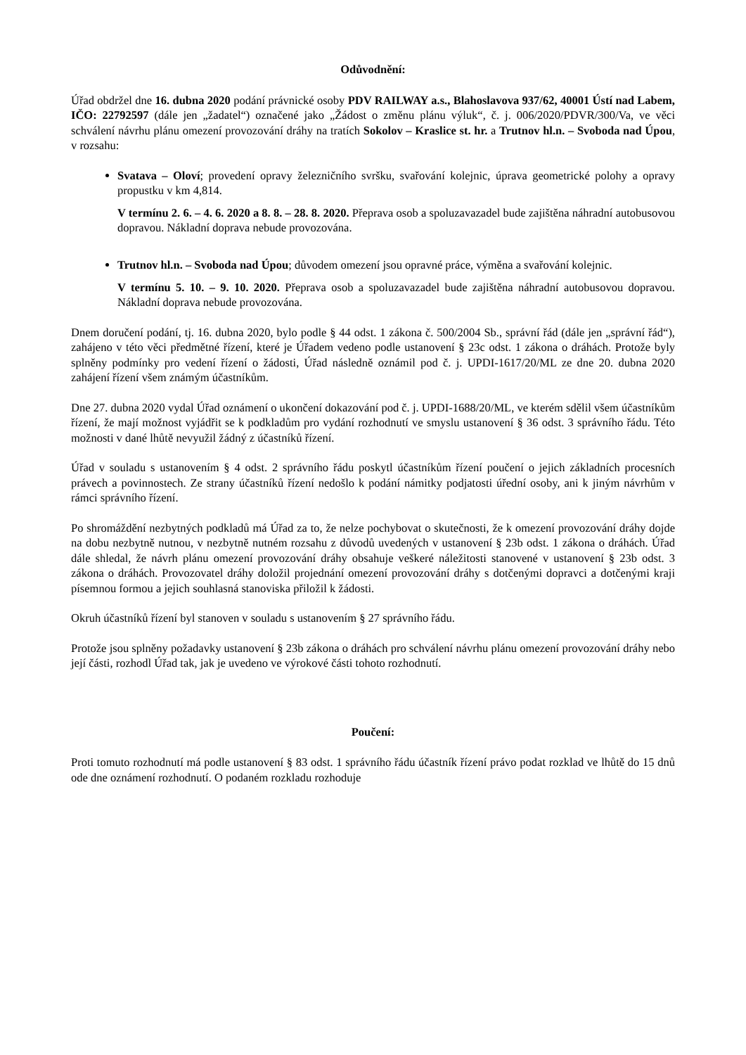Odůvodnění:
Úřad obdržel dne 16. dubna 2020 podání právnické osoby PDV RAILWAY a.s., Blahoslavova 937/62, 40001 Ústí nad Labem, IČO: 22792597 (dále jen „žadatel“) označené jako „Žádost o změnu plánu výluk“, č. j. 006/2020/PDVR/300/Va, ve věci schválení návrhu plánu omezení provozování dráhy na tratích Sokolov – Kraslice st. hr. a Trutnov hl.n. – Svoboda nad Úpou, v rozsahu:
Svatava – Oloví; provedení opravy železničního svršku, svařování kolejnic, úprava geometrické polohy a opravy propustku v km 4,814.
V termínu 2. 6. – 4. 6. 2020 a 8. 8. – 28. 8. 2020. Přeprava osob a spoluzavazadel bude zajištěna náhradní autobusovou dopravou. Nákladní doprava nebude provozována.
Trutnov hl.n. – Svoboda nad Úpou; důvodem omezení jsou opravné práce, výměna a svařování kolejnic.
V termínu 5. 10. – 9. 10. 2020. Přeprava osob a spoluzavazadel bude zajištěna náhradní autobusovou dopravou. Nákladní doprava nebude provozována.
Dnem doručení podání, tj. 16. dubna 2020, bylo podle § 44 odst. 1 zákona č. 500/2004 Sb., správní řád (dále jen „správní řád“), zahájeno v této věci předmětné řízení, které je Úřadem vedeno podle ustanovení § 23c odst. 1 zákona o dráhách. Protože byly splněny podmínky pro vedení řízení o žádosti, Úřad následně oznámil pod č. j. UPDI-1617/20/ML ze dne 20. dubna 2020 zahájení řízení všem známým účastníkům.
Dne 27. dubna 2020 vydal Úřad oznámení o ukončení dokazování pod č. j. UPDI-1688/20/ML, ve kterém sdělil všem účastníkům řízení, že mají možnost vyjádřit se k podkladům pro vydání rozhodnutí ve smyslu ustanovení § 36 odst. 3 správního řádu. Této možnosti v dané lhůtě nevyužil žádný z účastníků řízení.
Úřad v souladu s ustanovením § 4 odst. 2 správního řádu poskytl účastníkům řízení poučení o jejich základních procesních právech a povinnostech. Ze strany účastníků řízení nedošlo k podání námitky podjatosti úřední osoby, ani k jiným návrhům v rámci správního řízení.
Po shromáždění nezbytných podkladů má Úřad za to, že nelze pochybovat o skutečnosti, že k omezení provozování dráhy dojde na dobu nezbytně nutnou, v nezbytně nutném rozsahu z důvodů uvedených v ustanovení § 23b odst. 1 zákona o dráhách. Úřad dále shledal, že návrh plánu omezení provozování dráhy obsahuje veškeré náležitosti stanovené v ustanovení § 23b odst. 3 zákona o dráhách. Provozovatel dráhy doložil projednání omezení provozování dráhy s dotčenými dopravci a dotčenými kraji písemnou formou a jejich souhlasná stanoviska přiložil k žádosti.
Okruh účastníků řízení byl stanoven v souladu s ustanovením § 27 správního řádu.
Protože jsou splněny požadavky ustanovení § 23b zákona o dráhách pro schválení návrhu plánu omezení provozování dráhy nebo její části, rozhodl Úřad tak, jak je uvedeno ve výrokové části tohoto rozhodnutí.
Poučení:
Proti tomuto rozhodnutí má podle ustanovení § 83 odst. 1 správního řádu účastník řízení právo podat rozklad ve lhůtě do 15 dnů ode dne oznámení rozhodnutí. O podaném rozkladu rozhoduje